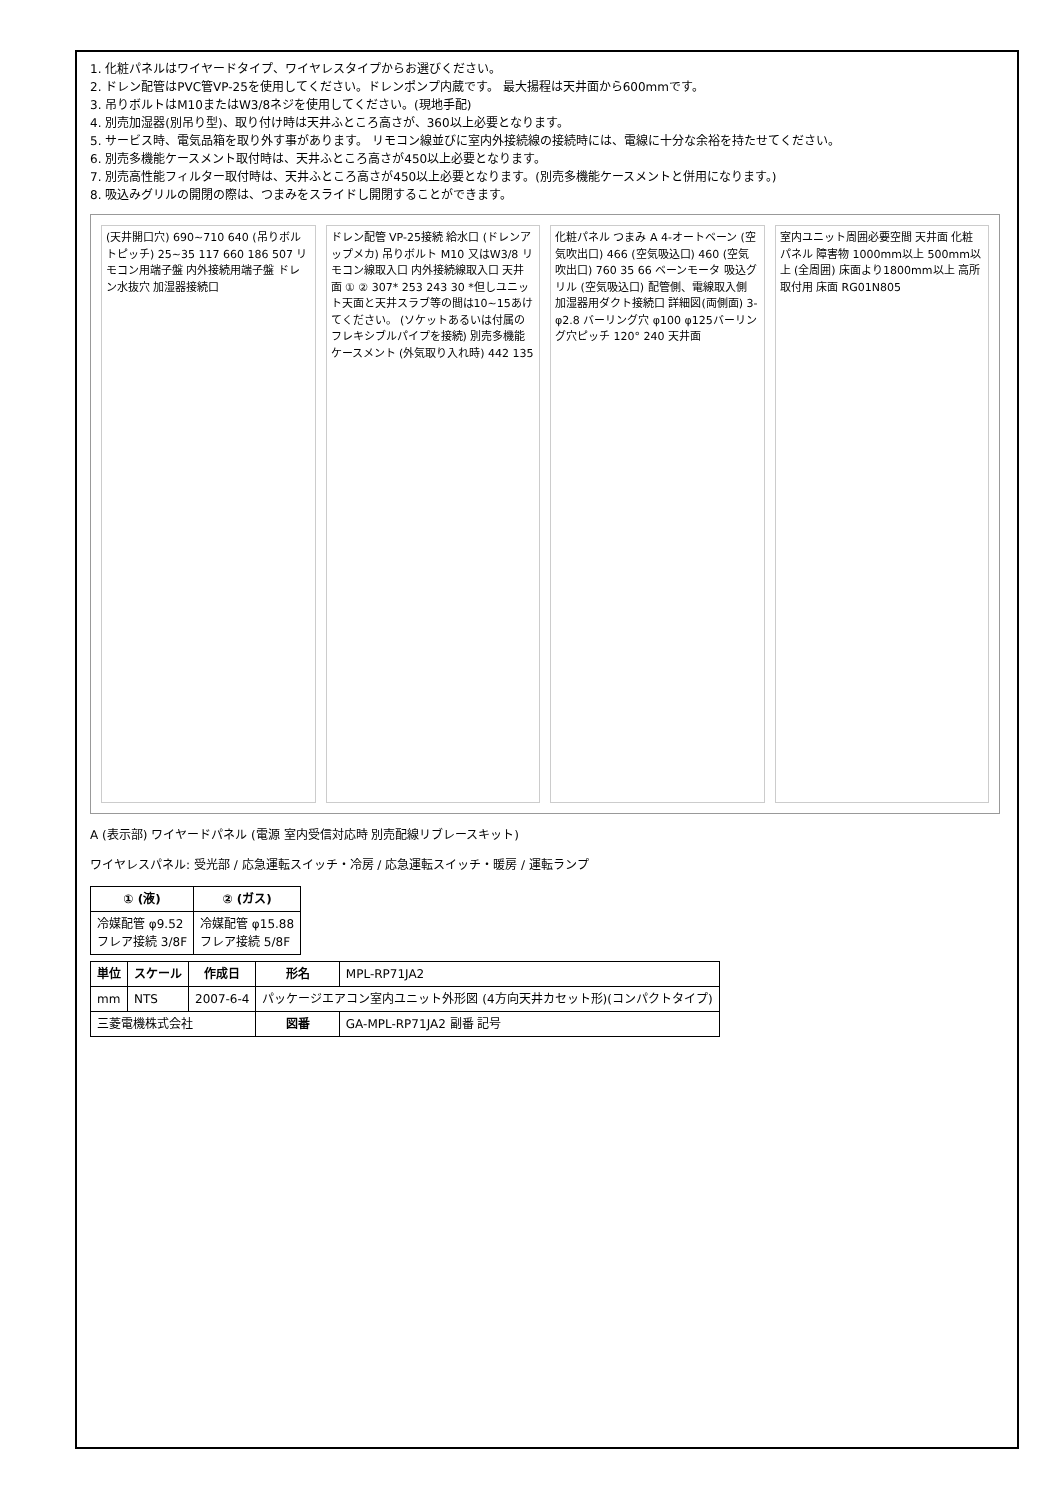1. 化粧パネルはワイヤードタイプ、ワイヤレスタイプからお選びください。
2. ドレン配管はPVC管VP-25を使用してください。ドレンポンプ内蔵です。 最大揚程は天井面から600mmです。
3. 吊りボルトはM10またはW3/8ネジを使用してください。(現地手配)
4. 別売加湿器(別吊り型)、取り付け時は天井ふところ高さが、360以上必要となります。
5. サービス時、電気品箱を取り外す事があります。 リモコン線並びに室内外接続線の接続時には、電線に十分な余裕を持たせてください。
6. 別売多機能ケースメント取付時は、天井ふところ高さが450以上必要となります。
7. 別売高性能フィルター取付時は、天井ふところ高さが450以上必要となります。(別売多機能ケースメントと併用になります。)
8. 吸込みグリルの開閉の際は、つまみをスライドし開閉することができます。
(天井開口穴) 690~710 640 (吊りボルトピッチ) 25~35 117 660 186 507 リモコン用端子盤 内外接続用端子盤 ドレン水抜穴 加湿器接続口
ドレン配管 VP-25接続 給水口 (ドレンアップメカ) 吊りボルト M10 又はW3/8 リモコン線取入口 内外接続線取入口 天井面 ① ② 307* 253 243 30 *但しユニット天面と天井スラブ等の間は10~15あけてください。 (ソケットあるいは付属のフレキシブルパイプを接続) 別売多機能ケースメント (外気取り入れ時) 442 135
化粧パネル つまみ A 4-オートベーン (空気吹出口) 466 (空気吸込口) 460 (空気吹出口) 760 35 66 ベーンモータ 吸込グリル (空気吸込口) 配管側、電線取入側 加湿器用ダクト接続口 詳細図(両側面) 3-φ2.8 バーリング穴 φ100 φ125バーリング穴ピッチ 120° 240 天井面
室内ユニット周囲必要空間 天井面 化粧パネル 障害物 1000mm以上 500mm以上 (全周囲) 床面より1800mm以上 高所取付用 床面 RG01N805
A (表示部) ワイヤードパネル (電源 室内受信対応時 別売配線リブレースキット)
ワイヤレスパネル: 受光部 / 応急運転スイッチ・冷房 / 応急運転スイッチ・暖房 / 運転ランプ
| ① (液) | ② (ガス) |
| --- | --- |
| 冷媒配管 φ9.52 フレア接続 3/8F | 冷媒配管 φ15.88 フレア接続 5/8F |
| 単位 | スケール | 作成日 | 形名 | MPL-RP71JA2 |
| mm | NTS | 2007-6-4 | パッケージエアコン室内ユニット外形図 (4方向天井カセット形)(コンパクトタイプ) | |
| 三菱電機株式会社 | | | 図番 | GA-MPL-RP71JA2 副番 記号 |